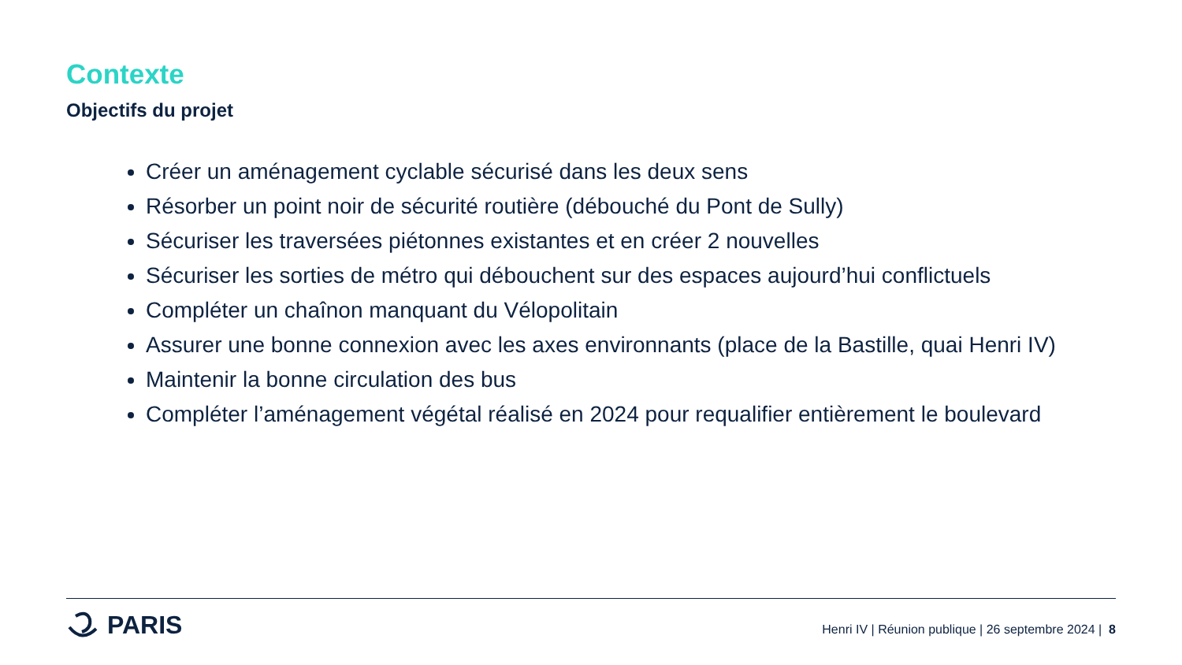Contexte
Objectifs du projet
Créer un aménagement cyclable sécurisé dans les deux sens
Résorber un point noir de sécurité routière (débouché du Pont de Sully)
Sécuriser les traversées piétonnes existantes et en créer 2 nouvelles
Sécuriser les sorties de métro qui débouchent sur des espaces aujourd’hui conflictuels
Compléter un chaînon manquant du Vélopolitain
Assurer une bonne connexion avec les axes environnants (place de la Bastille, quai Henri IV)
Maintenir la bonne circulation des bus
Compléter l’aménagement végétal réalisé en 2024 pour requalifier entièrement le boulevard
PARIS
Henri IV | Réunion publique | 26 septembre 2024 | 8